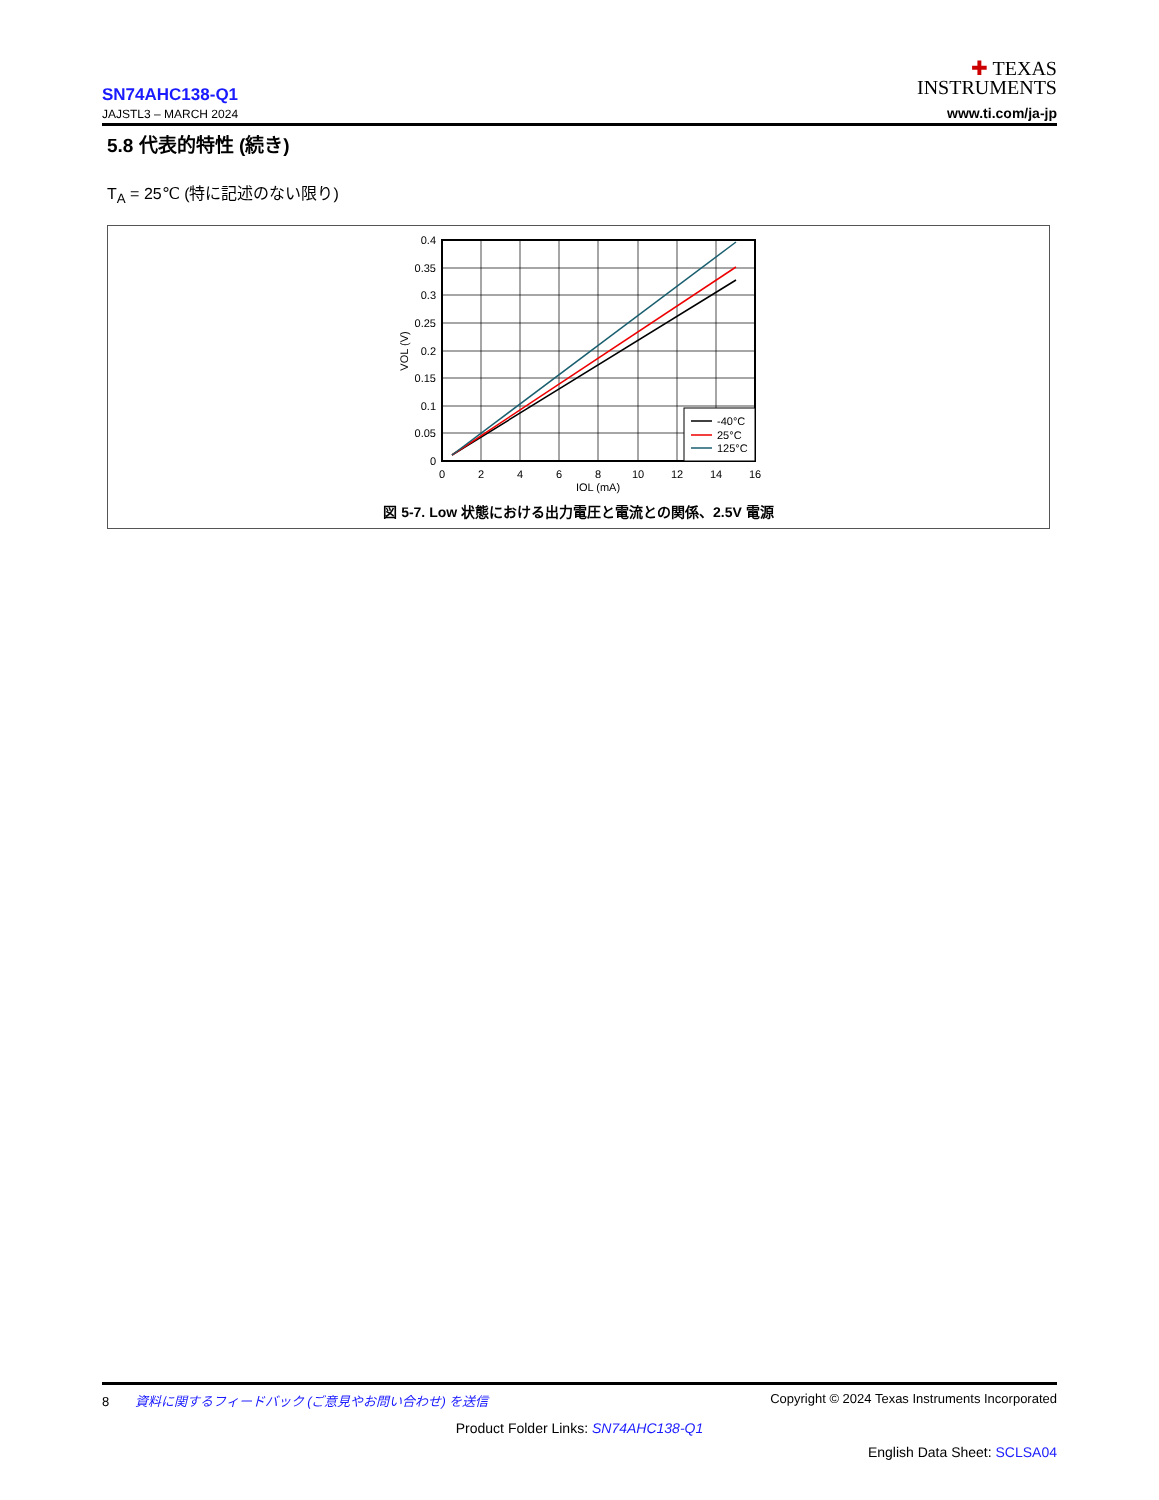SN74AHC138-Q1
JAJSTL3 – MARCH 2024
✚ TEXAS
INSTRUMENTS
www.ti.com/ja-jp
5.8 代表的特性 (続き)
T<sub>A</sub> = 25℃ (特に記述のない限り)
-40°C
25°C
125°C
0.4
0.35
0.3
0.25
0.2
0.15
0.1
0.05
0
0
2
4
6
8
10
12
14
16
IOL (mA)
VOL (V)
図 5-7. Low 状態における出力電圧と電流との関係、2.5V 電源
8 資料に関するフィードバック (ご意見やお問い合わせ) を送信 Copyright © 2024 Texas Instruments Incorporated
Product Folder Links: SN74AHC138-Q1
English Data Sheet: SCLSA04